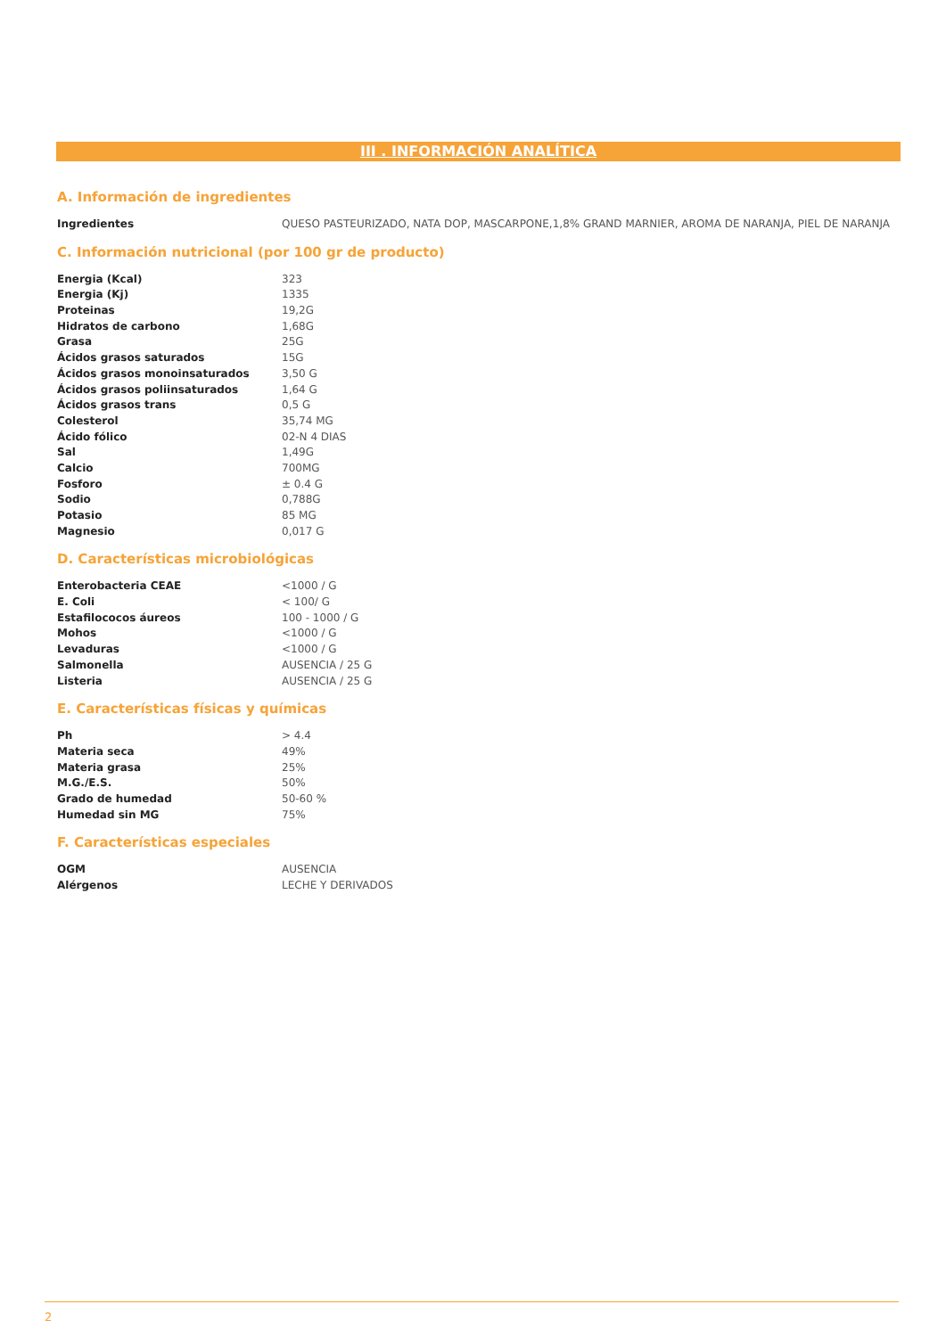III . INFORMACIÓN ANALÍTICA
A. Información de ingredientes
| Ingredientes | QUESO PASTEURIZADO, NATA DOP, MASCARPONE,1,8% GRAND MARNIER, AROMA DE NARANJA, PIEL DE NARANJA |
C. Información nutricional (por 100 gr de producto)
| Energia (Kcal) | 323 |
| Energia (Kj) | 1335 |
| Proteinas | 19,2G |
| Hidratos de carbono | 1,68G |
| Grasa | 25G |
| Ácidos grasos saturados | 15G |
| Ácidos grasos monoinsaturados | 3,50 G |
| Ácidos grasos poliinsaturados | 1,64 G |
| Ácidos grasos trans | 0,5 G |
| Colesterol | 35,74 MG |
| Ácido fólico | 02-N 4 DIAS |
| Sal | 1,49G |
| Calcio | 700MG |
| Fosforo | ± 0.4 G |
| Sodio | 0,788G |
| Potasio | 85 MG |
| Magnesio | 0,017 G |
D. Características microbiológicas
| Enterobacteria CEAE | <1000 / G |
| E. Coli | < 100/ G |
| Estafilococos áureos | 100 - 1000 / G |
| Mohos | <1000 / G |
| Levaduras | <1000 / G |
| Salmonella | AUSENCIA / 25 G |
| Listeria | AUSENCIA / 25 G |
E. Características físicas y químicas
| Ph | > 4.4 |
| Materia seca | 49% |
| Materia grasa | 25% |
| M.G./E.S. | 50% |
| Grado de humedad | 50-60 % |
| Humedad sin MG | 75% |
F. Características especiales
| OGM | AUSENCIA |
| Alérgenos | LECHE Y DERIVADOS |
2